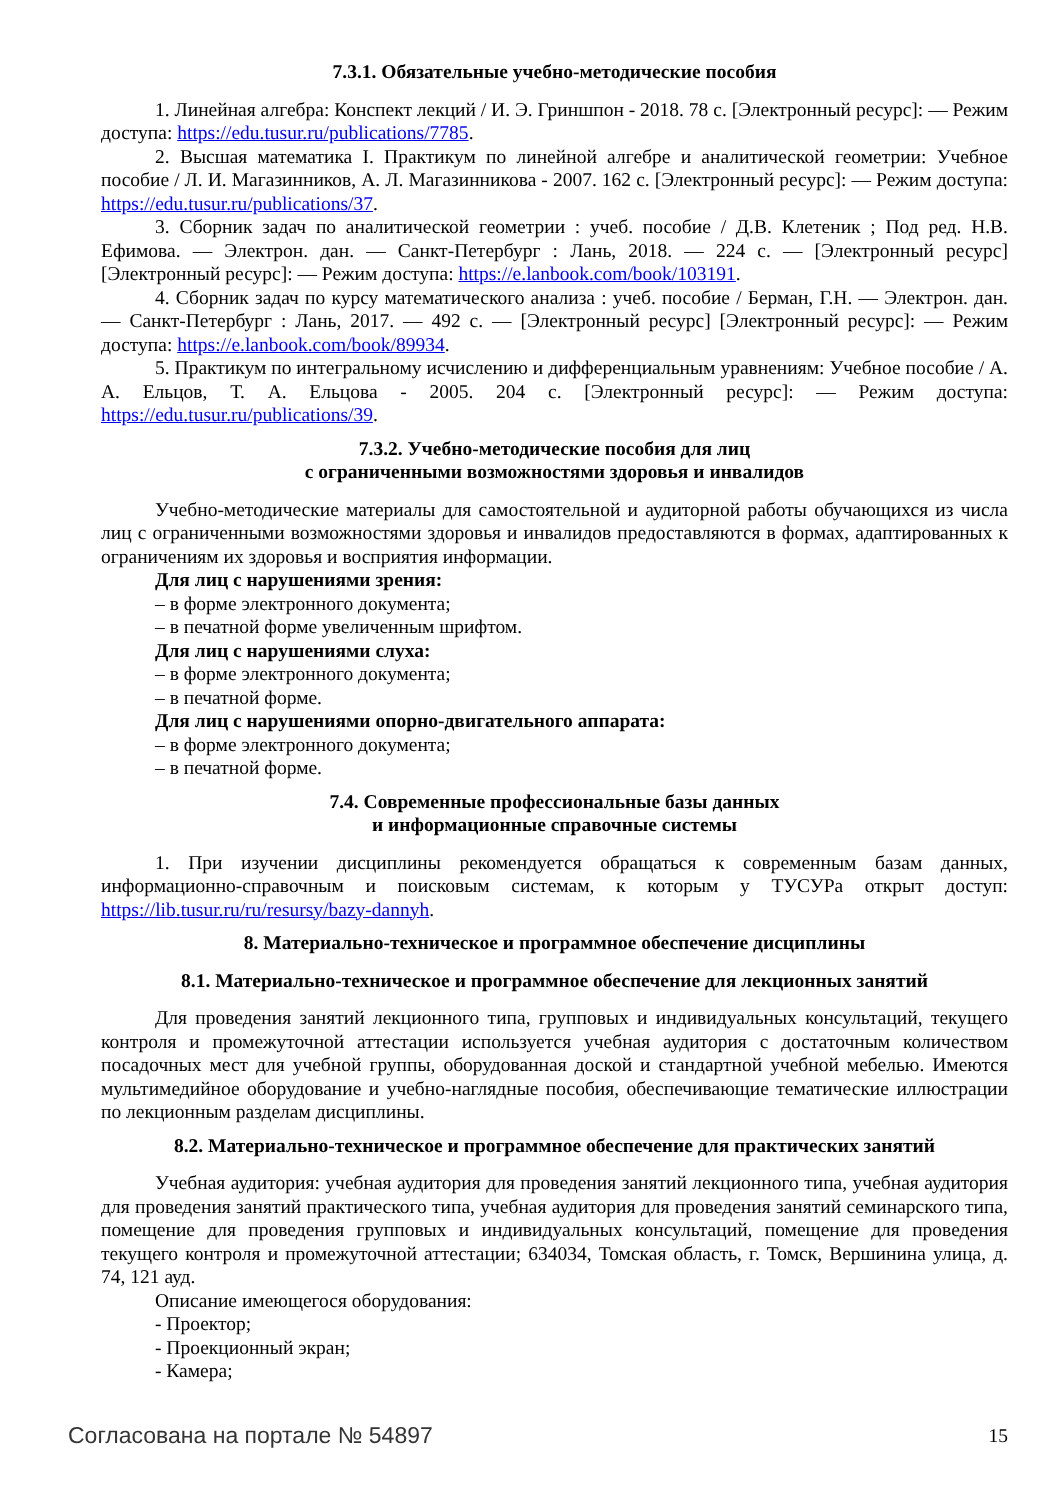7.3.1. Обязательные учебно-методические пособия
1. Линейная алгебра: Конспект лекций / И. Э. Гриншпон - 2018. 78 с. [Электронный ресурс]: — Режим доступа: https://edu.tusur.ru/publications/7785.
2. Высшая математика I. Практикум по линейной алгебре и аналитической геометрии: Учебное пособие / Л. И. Магазинников, А. Л. Магазинникова - 2007. 162 с. [Электронный ресурс]: — Режим доступа: https://edu.tusur.ru/publications/37.
3. Сборник задач по аналитической геометрии : учеб. пособие / Д.В. Клетеник ; Под ред. Н.В. Ефимова. — Электрон. дан. — Санкт-Петербург : Лань, 2018. — 224 с. — [Электронный ресурс] [Электронный ресурс]: — Режим доступа: https://e.lanbook.com/book/103191.
4. Сборник задач по курсу математического анализа : учеб. пособие / Берман, Г.Н. — Электрон. дан. — Санкт-Петербург : Лань, 2017. — 492 с. — [Электронный ресурс] [Электронный ресурс]: — Режим доступа: https://e.lanbook.com/book/89934.
5. Практикум по интегральному исчислению и дифференциальным уравнениям: Учебное пособие / А. А. Ельцов, Т. А. Ельцова - 2005. 204 с. [Электронный ресурс]: — Режим доступа: https://edu.tusur.ru/publications/39.
7.3.2. Учебно-методические пособия для лиц
с ограниченными возможностями здоровья и инвалидов
Учебно-методические материалы для самостоятельной и аудиторной работы обучающихся из числа лиц с ограниченными возможностями здоровья и инвалидов предоставляются в формах, адаптированных к ограничениям их здоровья и восприятия информации.
Для лиц с нарушениями зрения:
– в форме электронного документа;
– в печатной форме увеличенным шрифтом.
Для лиц с нарушениями слуха:
– в форме электронного документа;
– в печатной форме.
Для лиц с нарушениями опорно-двигательного аппарата:
– в форме электронного документа;
– в печатной форме.
7.4. Современные профессиональные базы данных
и информационные справочные системы
1. При изучении дисциплины рекомендуется обращаться к современным базам данных, информационно-справочным и поисковым системам, к которым у ТУСУРа открыт доступ: https://lib.tusur.ru/ru/resursy/bazy-dannyh.
8. Материально-техническое и программное обеспечение дисциплины
8.1. Материально-техническое и программное обеспечение для лекционных занятий
Для проведения занятий лекционного типа, групповых и индивидуальных консультаций, текущего контроля и промежуточной аттестации используется учебная аудитория с достаточным количеством посадочных мест для учебной группы, оборудованная доской и стандартной учебной мебелью. Имеются мультимедийное оборудование и учебно-наглядные пособия, обеспечивающие тематические иллюстрации по лекционным разделам дисциплины.
8.2. Материально-техническое и программное обеспечение для практических занятий
Учебная аудитория: учебная аудитория для проведения занятий лекционного типа, учебная аудитория для проведения занятий практического типа, учебная аудитория для проведения занятий семинарского типа, помещение для проведения групповых и индивидуальных консультаций, помещение для проведения текущего контроля и промежуточной аттестации; 634034, Томская область, г. Томск, Вершинина улица, д. 74, 121 ауд.
Описание имеющегося оборудования:
- Проектор;
- Проекционный экран;
- Камера;
Согласована на портале № 54897 15